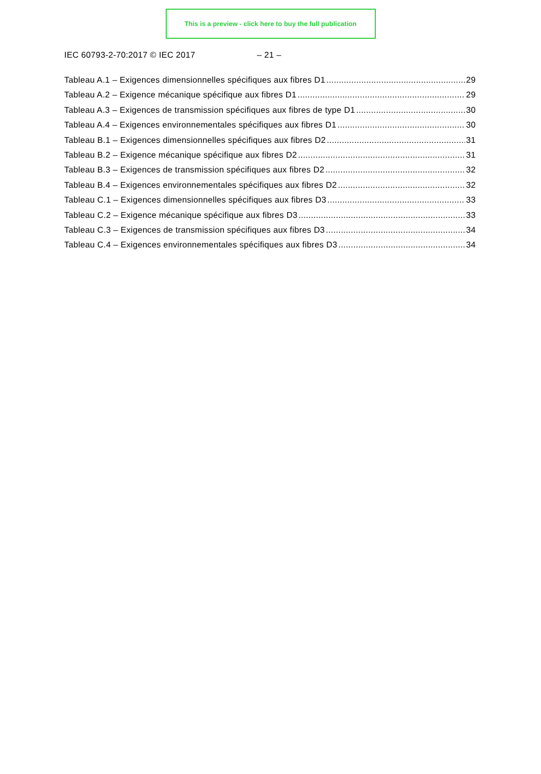This is a preview - click here to buy the full publication
IEC 60793-2-70:2017 © IEC 2017 – 21 –
Tableau A.1 – Exigences dimensionnelles spécifiques aux fibres D1 29
Tableau A.2 – Exigence mécanique spécifique aux fibres D1 29
Tableau A.3 – Exigences de transmission spécifiques aux fibres de type D1 30
Tableau A.4 – Exigences environnementales spécifiques aux fibres D1 30
Tableau B.1 – Exigences dimensionnelles spécifiques aux fibres D2 31
Tableau B.2 – Exigence mécanique spécifique aux fibres D2 31
Tableau B.3 – Exigences de transmission spécifiques aux fibres D2 32
Tableau B.4 – Exigences environnementales spécifiques aux fibres D2 32
Tableau C.1 – Exigences dimensionnelles spécifiques aux fibres D3 33
Tableau C.2 – Exigence mécanique spécifique aux fibres D3 33
Tableau C.3 – Exigences de transmission spécifiques aux fibres D3 34
Tableau C.4 – Exigences environnementales spécifiques aux fibres D3 34